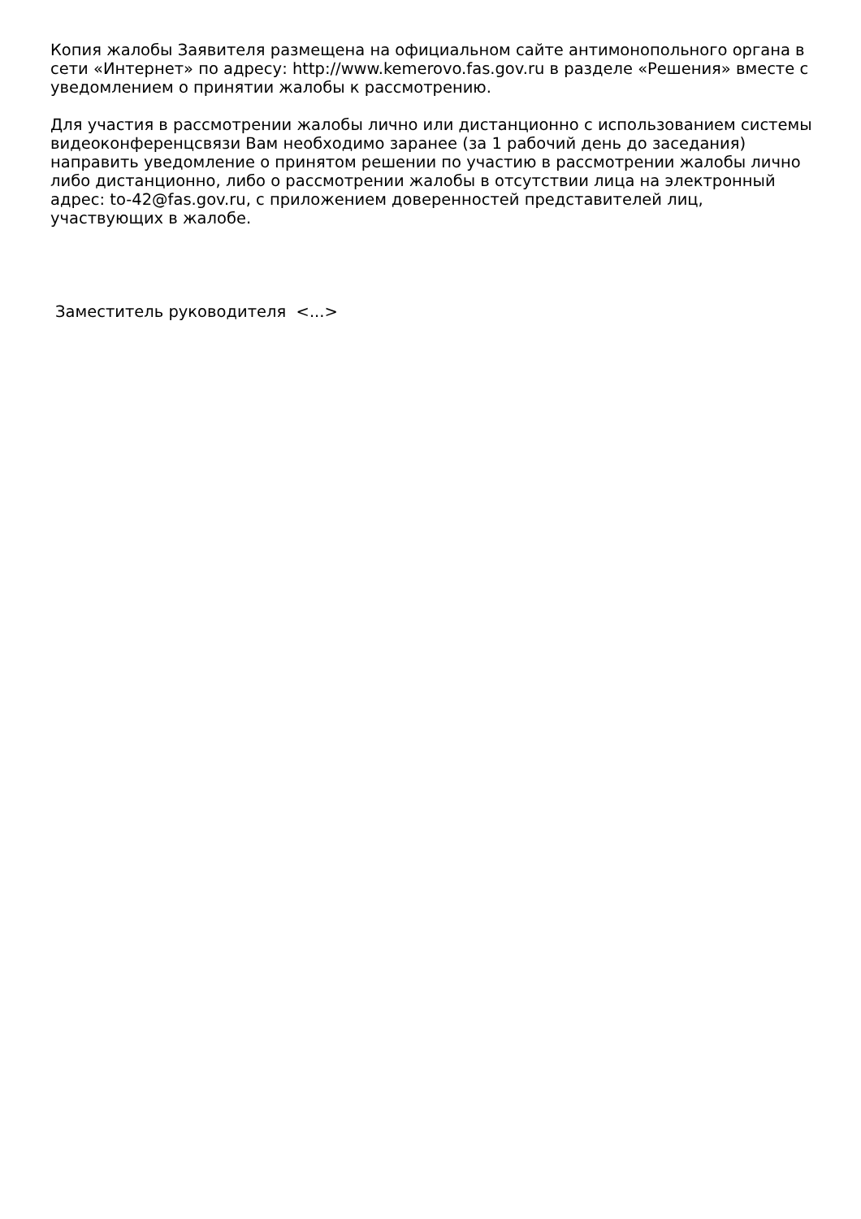Копия жалобы Заявителя размещена на официальном сайте антимонопольного органа в сети «Интернет» по адресу: http://www.kemerovo.fas.gov.ru в разделе «Решения» вместе с уведомлением о принятии жалобы к рассмотрению.
Для участия в рассмотрении жалобы лично или дистанционно с использованием системы видеоконференцсвязи Вам необходимо заранее (за 1 рабочий день до заседания) направить уведомление о принятом решении по участию в рассмотрении жалобы лично либо дистанционно, либо о рассмотрении жалобы в отсутствии лица на электронный адрес: to-42@fas.gov.ru, с приложением доверенностей представителей лиц, участвующих в жалобе.
Заместитель руководителя <...>